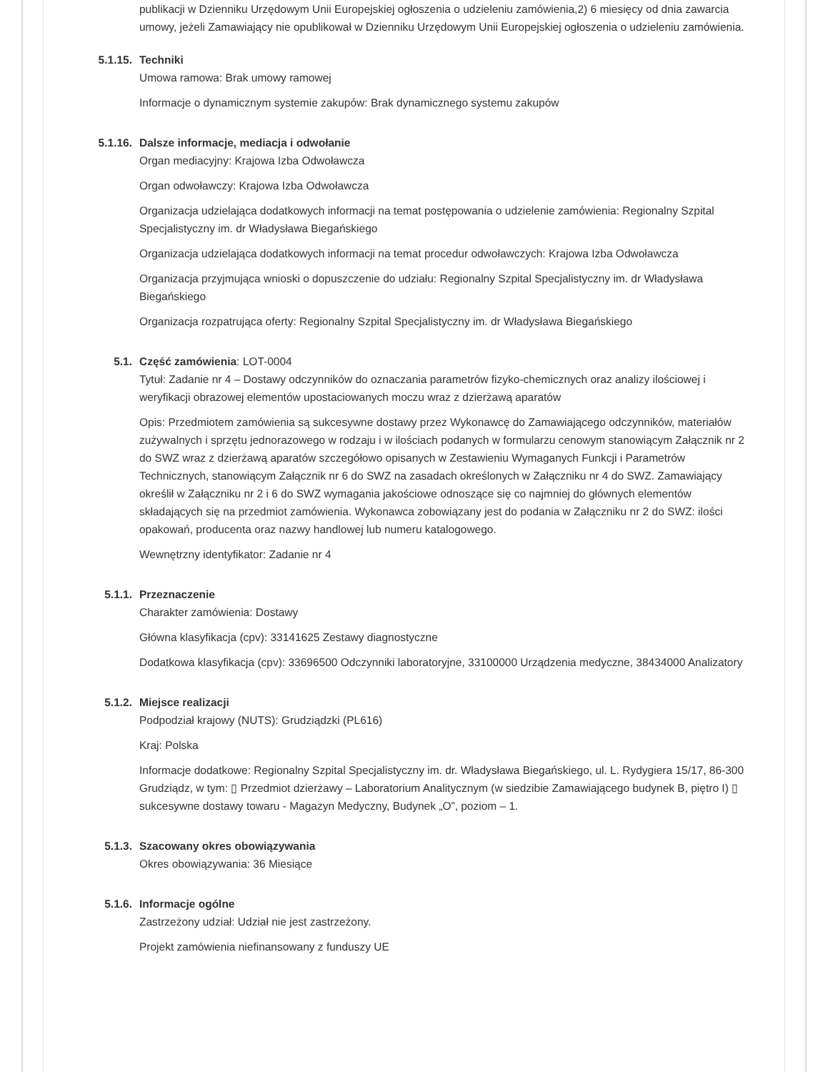publikacji w Dzienniku Urzędowym Unii Europejskiej ogłoszenia o udzieleniu zamówienia,2) 6 miesięcy od dnia zawarcia umowy, jeżeli Zamawiający nie opublikował w Dzienniku Urzędowym Unii Europejskiej ogłoszenia o udzieleniu zamówienia.
5.1.15. Techniki
Umowa ramowa: Brak umowy ramowej
Informacje o dynamicznym systemie zakupów: Brak dynamicznego systemu zakupów
5.1.16. Dalsze informacje, mediacja i odwołanie
Organ mediacyjny: Krajowa Izba Odwoławcza
Organ odwoławczy: Krajowa Izba Odwoławcza
Organizacja udzielająca dodatkowych informacji na temat postępowania o udzielenie zamówienia: Regionalny Szpital Specjalistyczny im. dr Władysława Biegańskiego
Organizacja udzielająca dodatkowych informacji na temat procedur odwoławczych: Krajowa Izba Odwoławcza
Organizacja przyjmująca wnioski o dopuszczenie do udziału: Regionalny Szpital Specjalistyczny im. dr Władysława Biegańskiego
Organizacja rozpatrująca oferty: Regionalny Szpital Specjalistyczny im. dr Władysława Biegańskiego
5.1. Część zamówienia: LOT-0004
Tytuł: Zadanie nr 4 – Dostawy odczynników do oznaczania parametrów fizyko-chemicznych oraz analizy ilościowej i weryfikacji obrazowej elementów upostaciowanych moczu wraz z dzierżawą aparatów
Opis: Przedmiotem zamówienia są sukcesywne dostawy przez Wykonawcę do Zamawiającego odczynników, materiałów zużywalnych i sprzętu jednorazowego w rodzaju i w ilościach podanych w formularzu cenowym stanowiącym Załącznik nr 2 do SWZ wraz z dzierżawą aparatów szczegółowo opisanych w Zestawieniu Wymaganych Funkcji i Parametrów Technicznych, stanowiącym Załącznik nr 6 do SWZ na zasadach określonych w Załączniku nr 4 do SWZ. Zamawiający określił w Załączniku nr 2 i 6 do SWZ wymagania jakościowe odnoszące się co najmniej do głównych elementów składających się na przedmiot zamówienia. Wykonawca zobowiązany jest do podania w Załączniku nr 2 do SWZ: ilości opakowań, producenta oraz nazwy handlowej lub numeru katalogowego.
Wewnętrzny identyfikator: Zadanie nr 4
5.1.1. Przeznaczenie
Charakter zamówienia: Dostawy
Główna klasyfikacja (cpv): 33141625 Zestawy diagnostyczne
Dodatkowa klasyfikacja (cpv): 33696500 Odczynniki laboratoryjne, 33100000 Urządzenia medyczne, 38434000 Analizatory
5.1.2. Miejsce realizacji
Podpodział krajowy (NUTS): Grudziądzki (PL616)
Kraj: Polska
Informacje dodatkowe: Regionalny Szpital Specjalistyczny im. dr. Władysława Biegańskiego, ul. L. Rydygiera 15/17, 86-300 Grudziądz, w tym: ▯ Przedmiot dzierżawy – Laboratorium Analitycznym (w siedzibie Zamawiającego budynek B, piętro I) ▯ sukcesywne dostawy towaru - Magazyn Medyczny, Budynek „O”, poziom – 1.
5.1.3. Szacowany okres obowiązywania
Okres obowiązywania: 36 Miesiące
5.1.6. Informacje ogólne
Zastrzeżony udział: Udział nie jest zastrzeżony.
Projekt zamówienia niefinansowany z funduszy UE